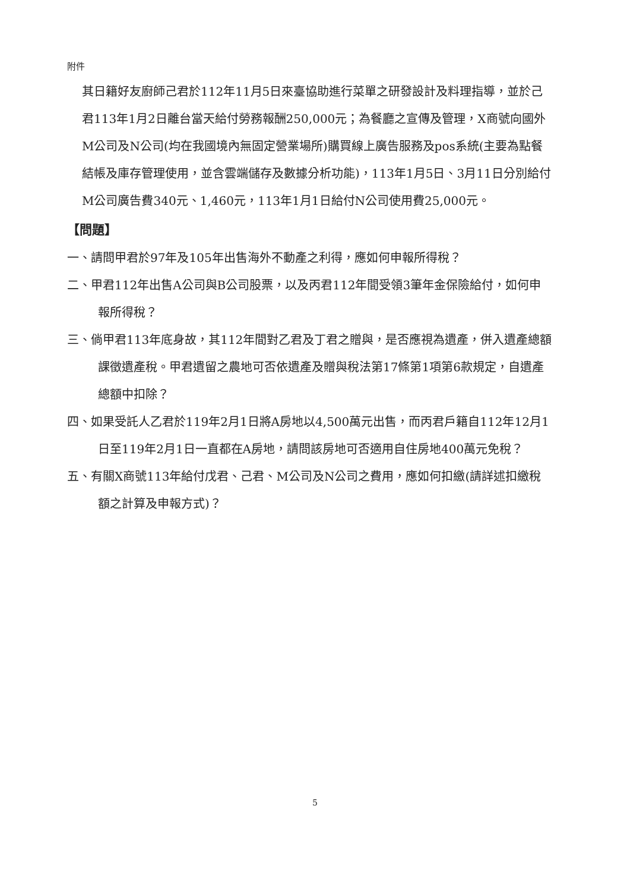附件
其日籍好友廚師己君於112年11月5日來臺協助進行菜單之研發設計及料理指導，並於己君113年1月2日離台當天給付勞務報酬250,000元；為餐廳之宣傳及管理，X商號向國外M公司及N公司(均在我國境內無固定營業場所)購買線上廣告服務及pos系統(主要為點餐結帳及庫存管理使用，並含雲端儲存及數據分析功能)，113年1月5日、3月11日分別給付M公司廣告費340元、1,460元，113年1月1日給付N公司使用費25,000元。
【問題】
一、請問甲君於97年及105年出售海外不動產之利得，應如何申報所得稅？
二、甲君112年出售A公司與B公司股票，以及丙君112年間受領3筆年金保險給付，如何申報所得稅？
三、倘甲君113年底身故，其112年間對乙君及丁君之贈與，是否應視為遺產，併入遺產總額課徵遺產稅。甲君遺留之農地可否依遺產及贈與稅法第17條第1項第6款規定，自遺產總額中扣除？
四、如果受託人乙君於119年2月1日將A房地以4,500萬元出售，而丙君戶籍自112年12月1日至119年2月1日一直都在A房地，請問該房地可否適用自住房地400萬元免稅？
五、有關X商號113年給付戊君、己君、M公司及N公司之費用，應如何扣繳(請詳述扣繳稅額之計算及申報方式)？
5